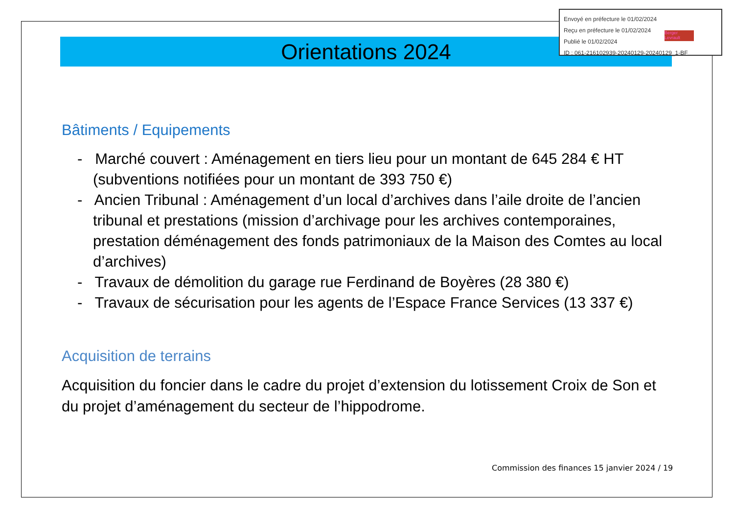Envoyé en préfecture le 01/02/2024
Reçu en préfecture le 01/02/2024
Publié le 01/02/2024
ID : 061-216102939-20240129-20240129_1-BF
Berger Levrault
Orientations 2024
Bâtiments / Equipements
- Marché couvert : Aménagement en tiers lieu pour un montant de 645 284 € HT (subventions notifiées pour un montant de 393 750 €)
- Ancien Tribunal : Aménagement d’un local d’archives dans l’aile droite de l’ancien tribunal et prestations (mission d’archivage pour les archives contemporaines, prestation déménagement des fonds patrimoniaux de la Maison des Comtes au local d’archives)
- Travaux de démolition du garage rue Ferdinand de Boyères (28 380 €)
- Travaux de sécurisation pour les agents de l’Espace France Services (13 337 €)
Acquisition de terrains
Acquisition du foncier dans le cadre du projet d’extension du lotissement Croix de Son et du projet d’aménagement du secteur de l’hippodrome.
Commission des finances 15 janvier 2024 / 19